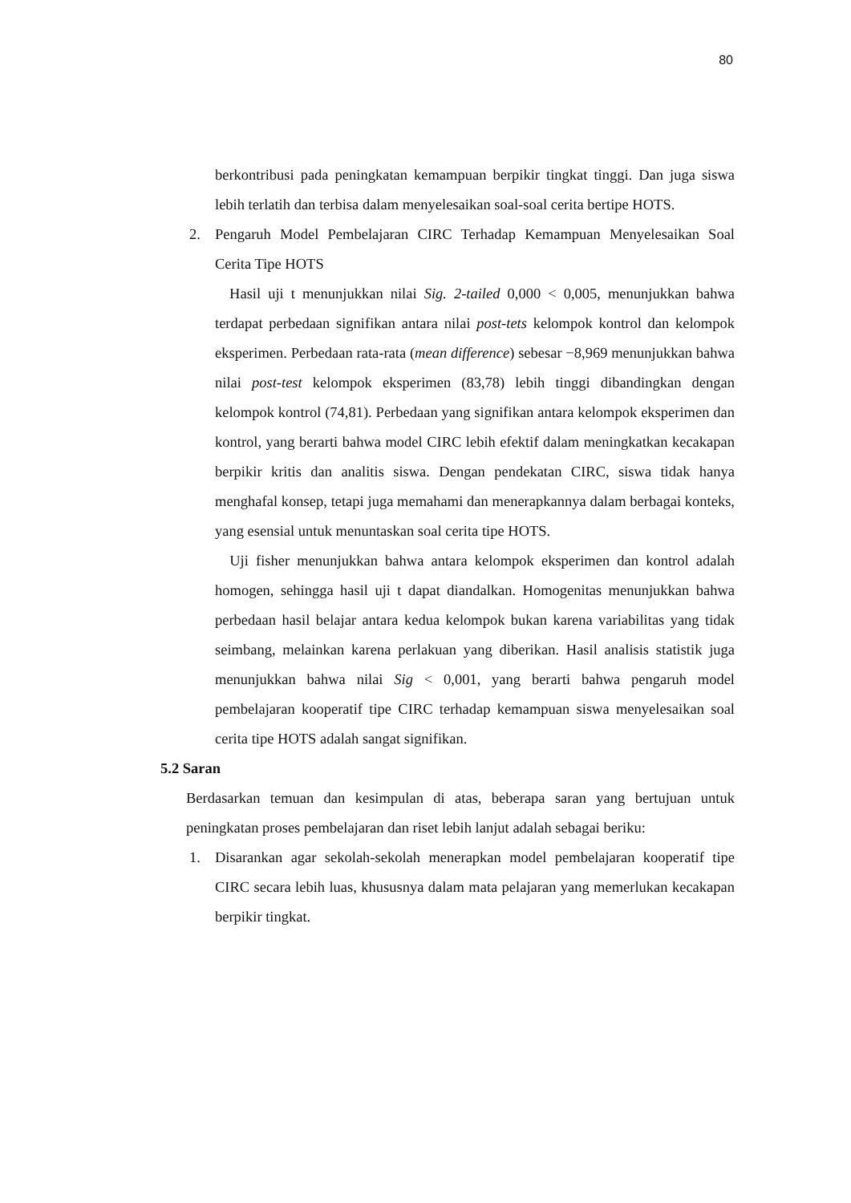80
berkontribusi pada peningkatan kemampuan berpikir tingkat tinggi. Dan juga siswa lebih terlatih dan terbisa dalam menyelesaikan soal-soal cerita bertipe HOTS.
2. Pengaruh Model Pembelajaran CIRC Terhadap Kemampuan Menyelesaikan Soal Cerita Tipe HOTS
Hasil uji t menunjukkan nilai Sig. 2-tailed 0,000 < 0,005, menunjukkan bahwa terdapat perbedaan signifikan antara nilai post-tets kelompok kontrol dan kelompok eksperimen. Perbedaan rata-rata (mean difference) sebesar −8,969 menunjukkan bahwa nilai post-test kelompok eksperimen (83,78) lebih tinggi dibandingkan dengan kelompok kontrol (74,81). Perbedaan yang signifikan antara kelompok eksperimen dan kontrol, yang berarti bahwa model CIRC lebih efektif dalam meningkatkan kecakapan berpikir kritis dan analitis siswa. Dengan pendekatan CIRC, siswa tidak hanya menghafal konsep, tetapi juga memahami dan menerapkannya dalam berbagai konteks, yang esensial untuk menuntaskan soal cerita tipe HOTS.
Uji fisher menunjukkan bahwa antara kelompok eksperimen dan kontrol adalah homogen, sehingga hasil uji t dapat diandalkan. Homogenitas menunjukkan bahwa perbedaan hasil belajar antara kedua kelompok bukan karena variabilitas yang tidak seimbang, melainkan karena perlakuan yang diberikan. Hasil analisis statistik juga menunjukkan bahwa nilai Sig < 0,001, yang berarti bahwa pengaruh model pembelajaran kooperatif tipe CIRC terhadap kemampuan siswa menyelesaikan soal cerita tipe HOTS adalah sangat signifikan.
5.2 Saran
Berdasarkan temuan dan kesimpulan di atas, beberapa saran yang bertujuan untuk peningkatan proses pembelajaran dan riset lebih lanjut adalah sebagai beriku:
1. Disarankan agar sekolah-sekolah menerapkan model pembelajaran kooperatif tipe CIRC secara lebih luas, khususnya dalam mata pelajaran yang memerlukan kecakapan berpikir tingkat.